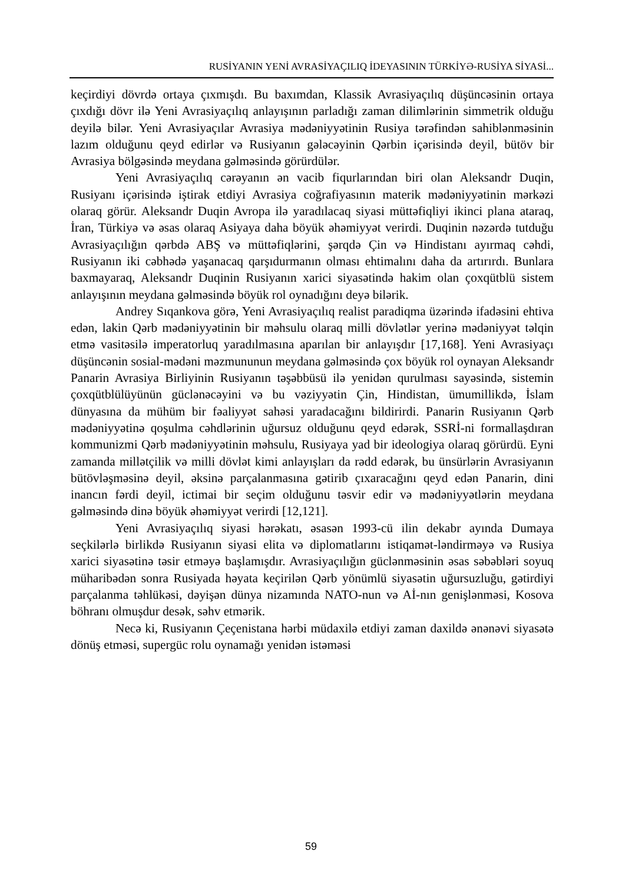RUSİYANIN YENİ AVRASİYAÇILIQ İDEYASININ TÜRKİYƏ-RUSİYA SİYASİ...
keçirdiyi dövrdə ortaya çıxmışdı. Bu baxımdan, Klassik Avrasiyaçılıq düşüncəsinin ortaya çıxdığı dövr ilə Yeni Avrasiyaçılıq anlayışının parladığı zaman dilimlərinin simmetrik olduğu deyilə bilər. Yeni Avrasiyaçılar Avrasiya mədəniyyətinin Rusiya tərəfindən sahiblənməsinin lazım olduğunu qeyd edirlər və Rusiyanın gələcəyinin Qərbin içərisində deyil, bütöv bir Avrasiya bölgəsində meydana gəlməsində görürdülər.
Yeni Avrasiyaçılıq cərəyanın ən vacib fiqurlarından biri olan Aleksandr Duqin, Rusiyanı içərisində iştirak etdiyi Avrasiya coğrafiyasının materik mədəniyyətinin mərkəzi olaraq görür. Aleksandr Duqin Avropa ilə yaradılacaq siyasi müttəfiqliyi ikinci plana ataraq, İran, Türkiyə və əsas olaraq Asiyaya daha böyük əhəmiyyət verirdi. Duqinin nəzərdə tutduğu Avrasiyaçılığın qərbdə ABŞ və müttəfiqlərini, şərqdə Çin və Hindistanı ayırmaq cəhdi, Rusiyanın iki cəbhədə yaşanacaq qarşıdurmanın olması ehtimalını daha da artırırdı. Bunlara baxmayaraq, Aleksandr Duqinin Rusiyanın xarici siyasətində hakim olan çoxqütblü sistem anlayışının meydana gəlməsində böyük rol oynadığını deyə bilərik.
Andrey Sıqankova görə, Yeni Avrasiyaçılıq realist paradiqma üzərində ifadəsini ehtiva edən, lakin Qərb mədəniyyətinin bir məhsulu olaraq milli dövlətlər yerinə mədəniyyət təlqin etmə vasitəsilə imperatorluq yaradılmasına aparılan bir anlayışdır [17,168]. Yeni Avrasiyaçı düşüncənin sosial-mədəni məzmununun meydana gəlməsində çox böyük rol oynayan Aleksandr Panarin Avrasiya Birliyinin Rusiyanın təşəbbüsü ilə yenidən qurulması sayəsində, sistemin çoxqütblülüyünün güclənəcəyini və bu vəziyyətin Çin, Hindistan, ümumillikdə, İslam dünyasına da mühüm bir fəaliyyət sahəsi yaradacağını bildirirdi. Panarin Rusiyanın Qərb mədəniyyətinə qoşulma cəhdlərinin uğursuz olduğunu qeyd edərək, SSRİ-ni formallaşdıran kommunizmi Qərb mədəniyyətinin məhsulu, Rusiyaya yad bir ideologiya olaraq görürdü. Eyni zamanda millətçilik və milli dövlət kimi anlayışları da rədd edərək, bu ünsürlərin Avrasiyanın bütövləşməsinə deyil, əksinə parçalanmasına gətirib çıxaracağını qeyd edən Panarin, dini inancın fərdi deyil, ictimai bir seçim olduğunu təsvir edir və mədəniyyətlərin meydana gəlməsində dinə böyük əhəmiyyət verirdi [12,121].
Yeni Avrasiyaçılıq siyasi hərəkatı, əsasən 1993-cü ilin dekabr ayında Dumaya seçkilərlə birlikdə Rusiyanın siyasi elita və diplomatlarını istiqamət-ləndirməyə və Rusiya xarici siyasətinə təsir etməyə başlamışdır. Avrasiyaçılığın güclənməsinin əsas səbəbləri soyuq müharibədən sonra Rusiyada həyata keçirilən Qərb yönümlü siyasətin uğursuzluğu, gətirdiyi parçalanma təhlükəsi, dəyişən dünya nizamında NATO-nun və Aİ-nın genişlənməsi, Kosova böhranı olmuşdur desək, səhv etmərik.
Necə ki, Rusiyanın Çeçenistana hərbi müdaxilə etdiyi zaman daxildə ənənəvi siyasətə dönüş etməsi, supergüc rolu oynamağı yenidən istəməsi
59